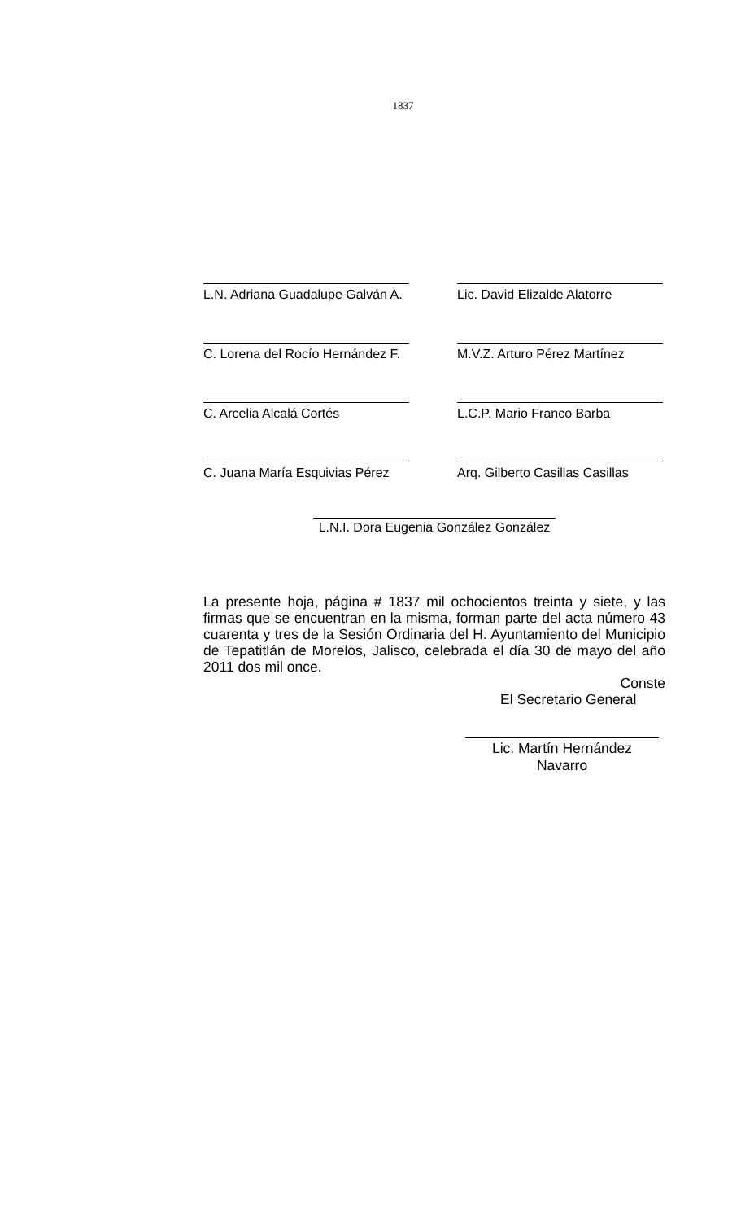1837
L.N. Adriana Guadalupe Galván A.
Lic. David Elizalde Alatorre
C. Lorena del Rocío Hernández F.
M.V.Z. Arturo Pérez Martínez
C. Arcelia Alcalá Cortés L.C.P. Mario Franco Barba
C. Juana María Esquivias Pérez
Arq. Gilberto Casillas Casillas
L.N.I. Dora Eugenia González González
La presente hoja, página # 1837 mil ochocientos treinta y siete, y las firmas que se encuentran en la misma, forman parte del acta número 43 cuarenta y tres de la Sesión Ordinaria del H. Ayuntamiento del Municipio de Tepatitlán de Morelos, Jalisco, celebrada el día 30 de mayo del año 2011 dos mil once.
Conste
El Secretario General
Lic. Martín Hernández Navarro